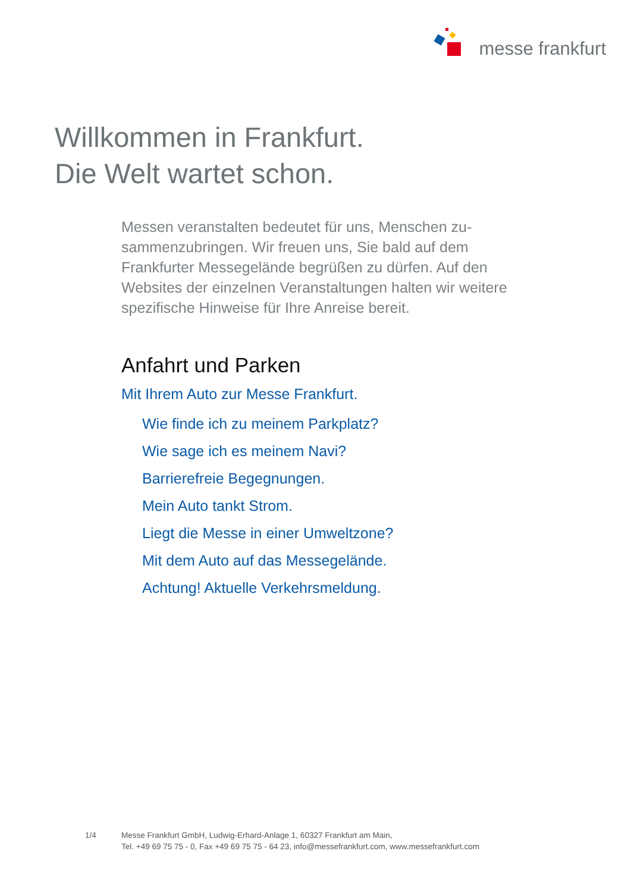messe frankfurt
Willkommen in Frankfurt.
Die Welt wartet schon.
Messen veranstalten bedeutet für uns, Menschen zu-sammenzubringen. Wir freuen uns, Sie bald auf dem Frankfurter Messegelände begrüßen zu dürfen. Auf den Websites der einzelnen Veranstaltungen halten wir weitere spezifische Hinweise für Ihre Anreise bereit.
Anfahrt und Parken
Mit Ihrem Auto zur Messe Frankfurt.
Wie finde ich zu meinem Parkplatz?
Wie sage ich es meinem Navi?
Barrierefreie Begegnungen.
Mein Auto tankt Strom.
Liegt die Messe in einer Umweltzone?
Mit dem Auto auf das Messegelände.
Achtung! Aktuelle Verkehrsmeldung.
1/4 Messe Frankfurt GmbH, Ludwig-Erhard-Anlage 1, 60327 Frankfurt am Main,
Tel. +49 69 75 75 - 0, Fax +49 69 75 75 - 64 23, info@messefrankfurt.com, www.messefrankfurt.com